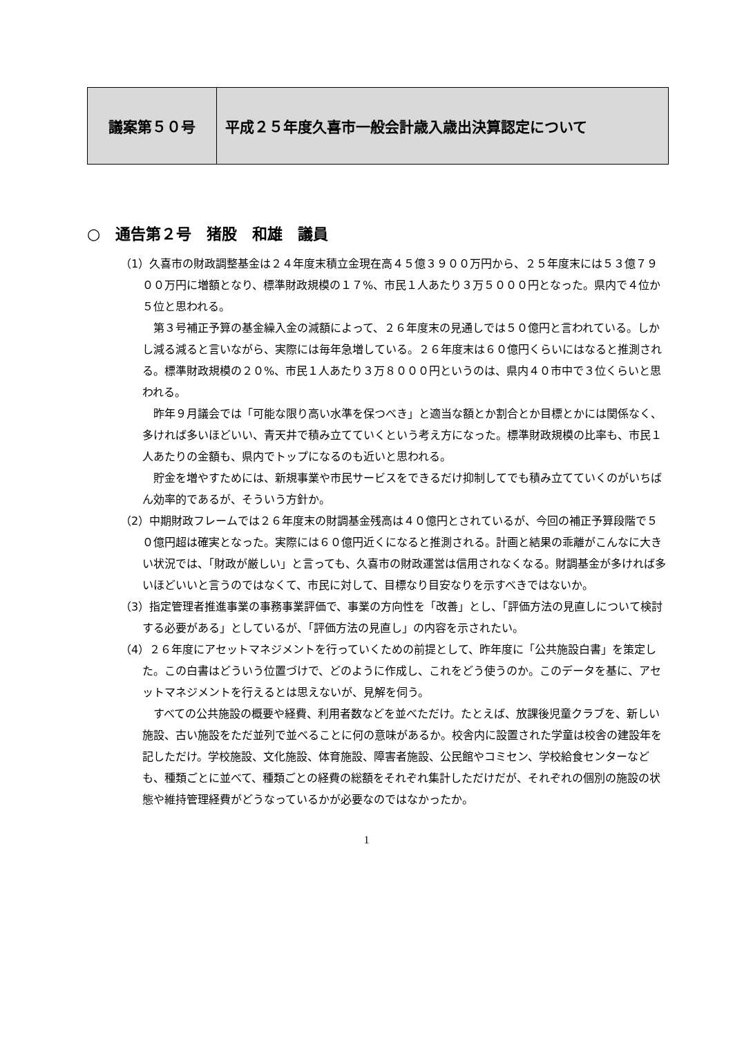| 議案第５０号 | 平成２５年度久喜市一般会計歳入歳出決算認定について |
○　通告第２号　猪股　和雄　議員
（1）久喜市の財政調整基金は２４年度末積立金現在高４５億３９００万円から、２５年度末には５３億７９００万円に増額となり、標準財政規模の１７%、市民１人あたり３万５０００円となった。県内で４位か５位と思われる。
第３号補正予算の基金繰入金の減額によって、２６年度末の見通しでは５０億円と言われている。しかし減る減ると言いながら、実際には毎年急増している。２６年度末は６０億円くらいにはなると推測される。標準財政規模の２０%、市民１人あたり３万８０００円というのは、県内４０市中で３位くらいと思われる。
昨年９月議会では「可能な限り高い水準を保つべき」と適当な額とか割合とか目標とかには関係なく、多ければ多いほどいい、青天井で積み立てていくという考え方になった。標準財政規模の比率も、市民１人あたりの金額も、県内でトップになるのも近いと思われる。
貯金を増やすためには、新規事業や市民サービスをできるだけ抑制してでも積み立てていくのがいちばん効率的であるが、そういう方針か。
（2）中期財政フレームでは２６年度末の財調基金残高は４０億円とされているが、今回の補正予算段階で５０億円超は確実となった。実際には６０億円近くになると推測される。計画と結果の乖離がこんなに大きい状況では、「財政が厳しい」と言っても、久喜市の財政運営は信用されなくなる。財調基金が多ければ多いほどいいと言うのではなくて、市民に対して、目標なり目安なりを示すべきではないか。
（3）指定管理者推進事業の事務事業評価で、事業の方向性を「改善」とし、「評価方法の見直しについて検討する必要がある」としているが、「評価方法の見直し」の内容を示されたい。
（4）２６年度にアセットマネジメントを行っていくための前提として、昨年度に「公共施設白書」を策定した。この白書はどういう位置づけで、どのように作成し、これをどう使うのか。このデータを基に、アセットマネジメントを行えるとは思えないが、見解を伺う。
すべての公共施設の概要や経費、利用者数などを並べただけ。たとえば、放課後児童クラブを、新しい施設、古い施設をただ並列で並べることに何の意味があるか。校舎内に設置された学童は校舎の建設年を記しただけ。学校施設、文化施設、体育施設、障害者施設、公民館やコミセン、学校給食センターなども、種類ごとに並べて、種類ごとの経費の総額をそれぞれ集計しただけだが、それぞれの個別の施設の状態や維持管理経費がどうなっているかが必要なのではなかったか。
1